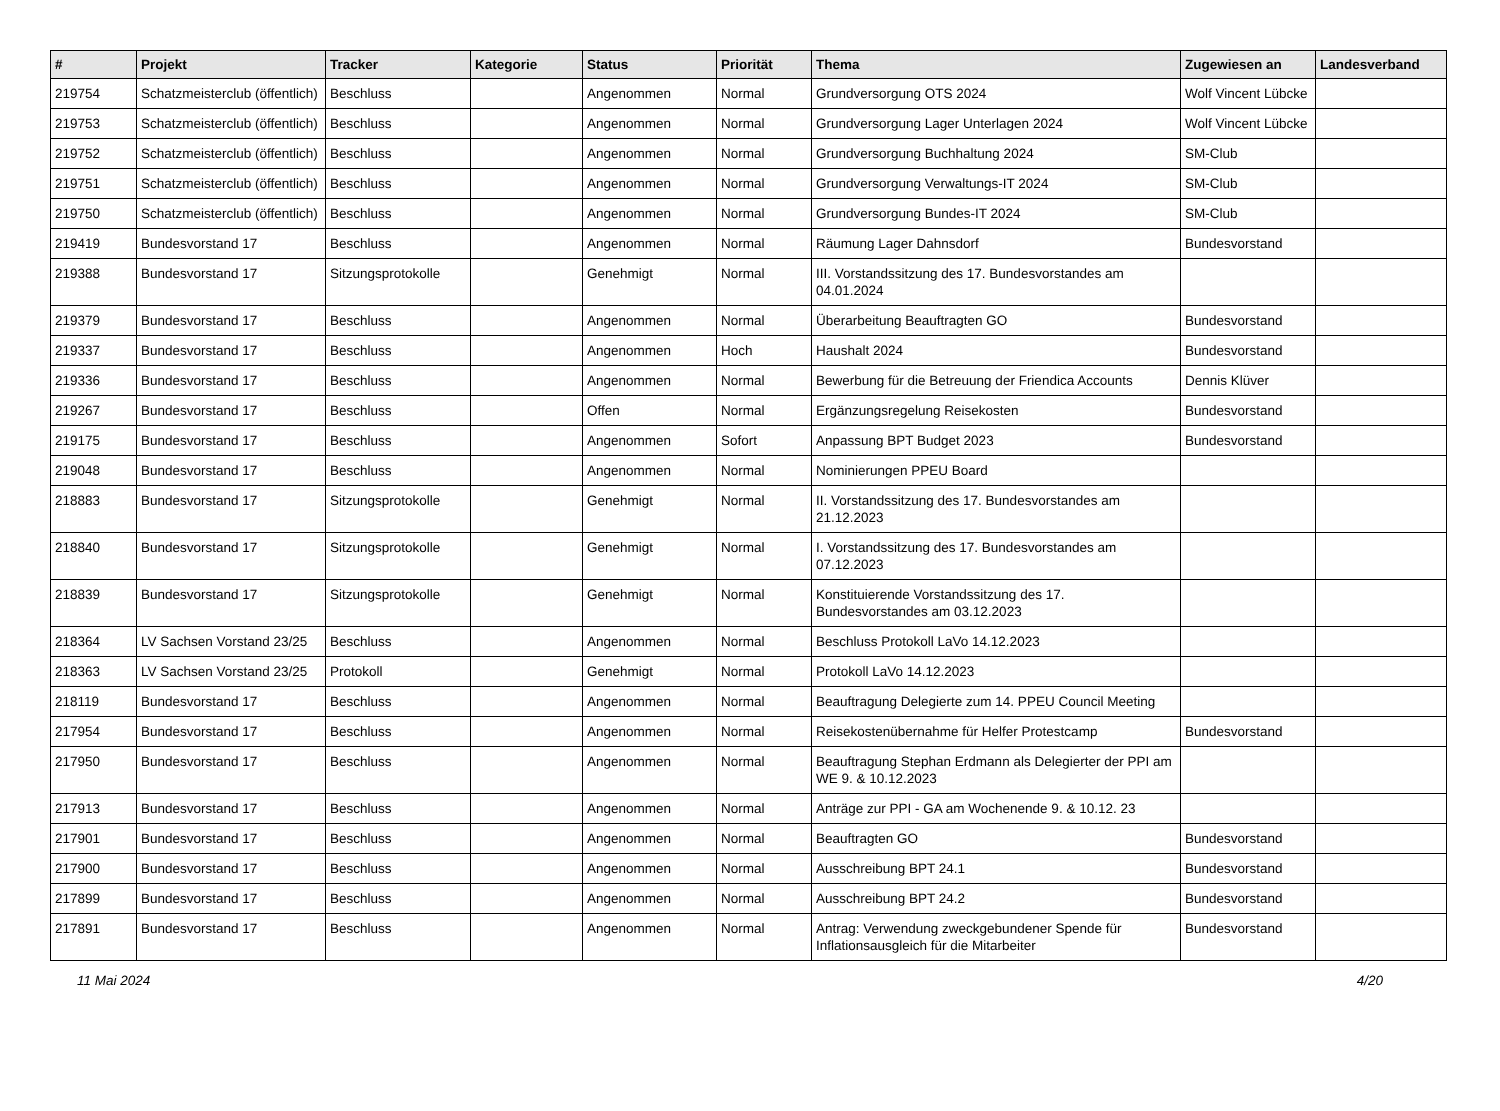| # | Projekt | Tracker | Kategorie | Status | Priorität | Thema | Zugewiesen an | Landesverband |
| --- | --- | --- | --- | --- | --- | --- | --- | --- |
| 219754 | Schatzmeisterclub (öffentlich) | Beschluss | | Angenommen | Normal | Grundversorgung OTS 2024 | Wolf Vincent Lübcke | |
| 219753 | Schatzmeisterclub (öffentlich) | Beschluss | | Angenommen | Normal | Grundversorgung Lager Unterlagen 2024 | Wolf Vincent Lübcke | |
| 219752 | Schatzmeisterclub (öffentlich) | Beschluss | | Angenommen | Normal | Grundversorgung Buchhaltung 2024 | SM-Club | |
| 219751 | Schatzmeisterclub (öffentlich) | Beschluss | | Angenommen | Normal | Grundversorgung Verwaltungs-IT 2024 | SM-Club | |
| 219750 | Schatzmeisterclub (öffentlich) | Beschluss | | Angenommen | Normal | Grundversorgung Bundes-IT 2024 | SM-Club | |
| 219419 | Bundesvorstand 17 | Beschluss | | Angenommen | Normal | Räumung Lager Dahnsdorf | Bundesvorstand | |
| 219388 | Bundesvorstand 17 | Sitzungsprotokolle | | Genehmigt | Normal | III. Vorstandssitzung des 17. Bundesvorstandes am 04.01.2024 | | |
| 219379 | Bundesvorstand 17 | Beschluss | | Angenommen | Normal | Überarbeitung Beauftragten GO | Bundesvorstand | |
| 219337 | Bundesvorstand 17 | Beschluss | | Angenommen | Hoch | Haushalt 2024 | Bundesvorstand | |
| 219336 | Bundesvorstand 17 | Beschluss | | Angenommen | Normal | Bewerbung für die Betreuung der Friendica Accounts | Dennis Klüver | |
| 219267 | Bundesvorstand 17 | Beschluss | | Offen | Normal | Ergänzungsregelung Reisekosten | Bundesvorstand | |
| 219175 | Bundesvorstand 17 | Beschluss | | Angenommen | Sofort | Anpassung BPT Budget 2023 | Bundesvorstand | |
| 219048 | Bundesvorstand 17 | Beschluss | | Angenommen | Normal | Nominierungen PPEU Board | | |
| 218883 | Bundesvorstand 17 | Sitzungsprotokolle | | Genehmigt | Normal | II. Vorstandssitzung des 17. Bundesvorstandes am 21.12.2023 | | |
| 218840 | Bundesvorstand 17 | Sitzungsprotokolle | | Genehmigt | Normal | I. Vorstandssitzung des 17. Bundesvorstandes am 07.12.2023 | | |
| 218839 | Bundesvorstand 17 | Sitzungsprotokolle | | Genehmigt | Normal | Konstituierende Vorstandssitzung des 17. Bundesvorstandes am 03.12.2023 | | |
| 218364 | LV Sachsen Vorstand 23/25 | Beschluss | | Angenommen | Normal | Beschluss Protokoll LaVo 14.12.2023 | | |
| 218363 | LV Sachsen Vorstand 23/25 | Protokoll | | Genehmigt | Normal | Protokoll LaVo 14.12.2023 | | |
| 218119 | Bundesvorstand 17 | Beschluss | | Angenommen | Normal | Beauftragung Delegierte zum 14. PPEU Council Meeting | | |
| 217954 | Bundesvorstand 17 | Beschluss | | Angenommen | Normal | Reisekostenübernahme für Helfer Protestcamp | Bundesvorstand | |
| 217950 | Bundesvorstand 17 | Beschluss | | Angenommen | Normal | Beauftragung Stephan Erdmann als Delegierter der PPI am WE 9. & 10.12.2023 | | |
| 217913 | Bundesvorstand 17 | Beschluss | | Angenommen | Normal | Anträge zur PPI - GA am Wochenende 9. & 10.12. 23 | | |
| 217901 | Bundesvorstand 17 | Beschluss | | Angenommen | Normal | Beauftragten GO | Bundesvorstand | |
| 217900 | Bundesvorstand 17 | Beschluss | | Angenommen | Normal | Ausschreibung BPT 24.1 | Bundesvorstand | |
| 217899 | Bundesvorstand 17 | Beschluss | | Angenommen | Normal | Ausschreibung BPT 24.2 | Bundesvorstand | |
| 217891 | Bundesvorstand 17 | Beschluss | | Angenommen | Normal | Antrag: Verwendung zweckgebundener Spende für Inflationsausgleich für die Mitarbeiter | Bundesvorstand | |
11 Mai 2024 4/20